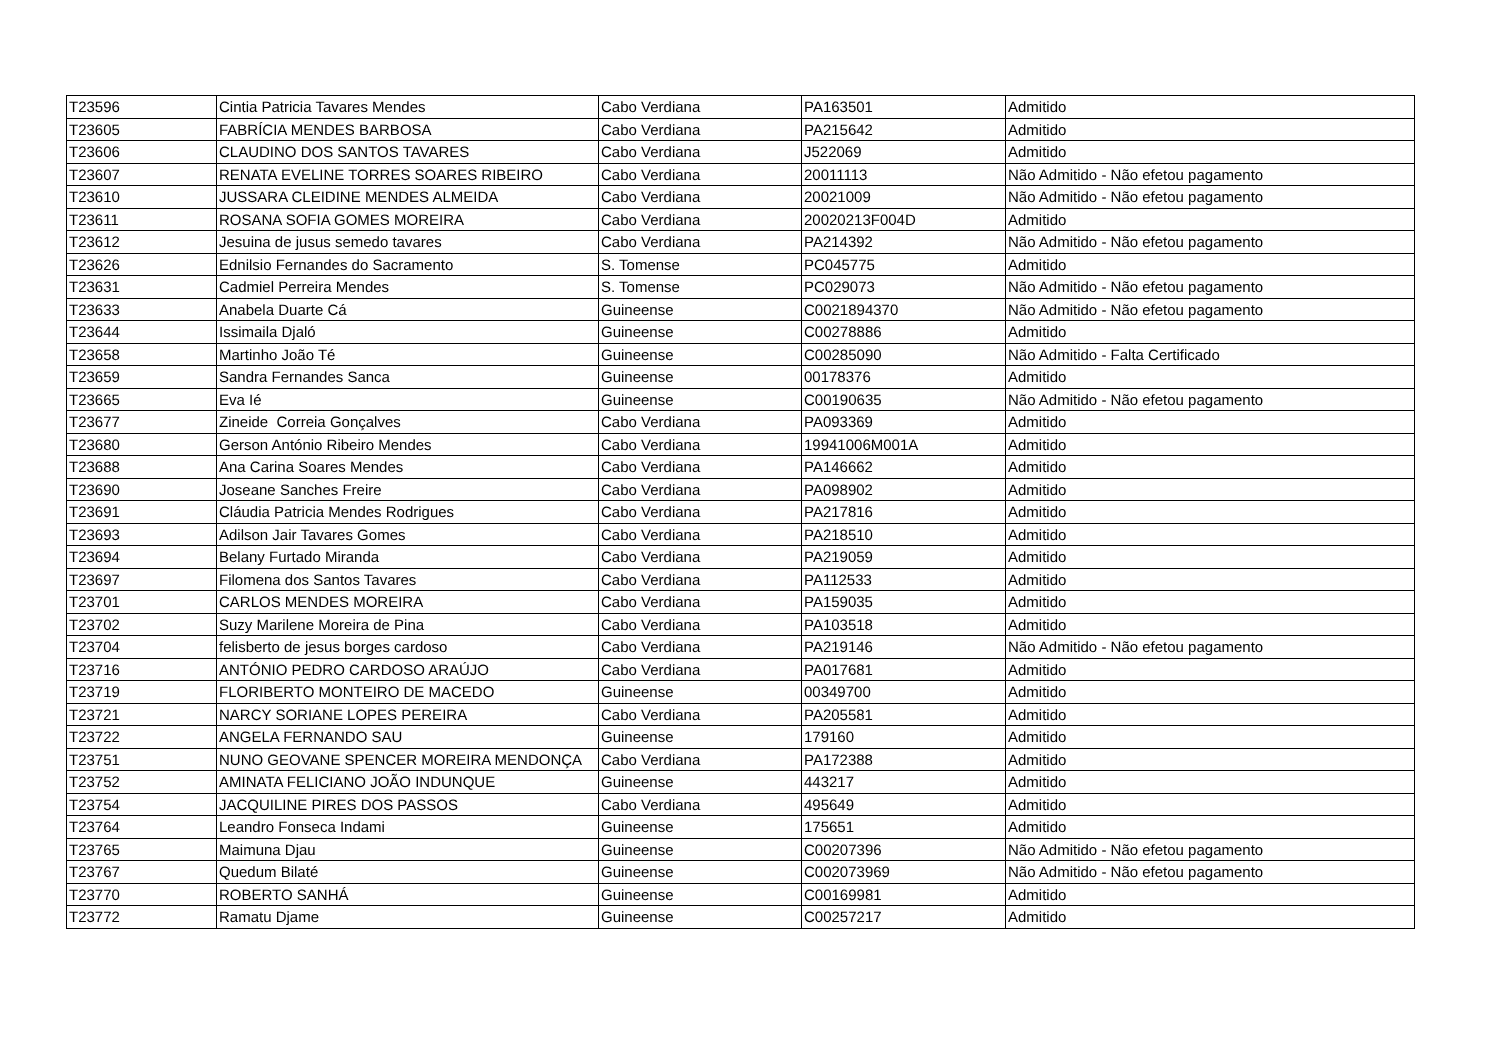| T23596 | Cintia Patricia Tavares Mendes | Cabo Verdiana | PA163501 | Admitido |
| T23605 | FABRÍCIA MENDES BARBOSA | Cabo Verdiana | PA215642 | Admitido |
| T23606 | CLAUDINO DOS SANTOS TAVARES | Cabo Verdiana | J522069 | Admitido |
| T23607 | RENATA EVELINE TORRES SOARES RIBEIRO | Cabo Verdiana | 20011113 | Não Admitido - Não efetou pagamento |
| T23610 | JUSSARA CLEIDINE MENDES ALMEIDA | Cabo Verdiana | 20021009 | Não Admitido - Não efetou pagamento |
| T23611 | ROSANA SOFIA GOMES MOREIRA | Cabo Verdiana | 20020213F004D | Admitido |
| T23612 | Jesuina de jusus semedo tavares | Cabo Verdiana | PA214392 | Não Admitido - Não efetou pagamento |
| T23626 | Ednilsio Fernandes do Sacramento | S. Tomense | PC045775 | Admitido |
| T23631 | Cadmiel Perreira Mendes | S. Tomense | PC029073 | Não Admitido - Não efetou pagamento |
| T23633 | Anabela Duarte Cá | Guineense | C0021894370 | Não Admitido - Não efetou pagamento |
| T23644 | Issimaila Djaló | Guineense | C00278886 | Admitido |
| T23658 | Martinho João Té | Guineense | C00285090 | Não Admitido - Falta Certificado |
| T23659 | Sandra Fernandes Sanca | Guineense | 00178376 | Admitido |
| T23665 | Eva Ié | Guineense | C00190635 | Não Admitido - Não efetou pagamento |
| T23677 | Zineide Correia Gonçalves | Cabo Verdiana | PA093369 | Admitido |
| T23680 | Gerson António Ribeiro Mendes | Cabo Verdiana | 19941006M001A | Admitido |
| T23688 | Ana Carina Soares Mendes | Cabo Verdiana | PA146662 | Admitido |
| T23690 | Joseane Sanches Freire | Cabo Verdiana | PA098902 | Admitido |
| T23691 | Cláudia Patricia Mendes Rodrigues | Cabo Verdiana | PA217816 | Admitido |
| T23693 | Adilson Jair Tavares Gomes | Cabo Verdiana | PA218510 | Admitido |
| T23694 | Belany Furtado Miranda | Cabo Verdiana | PA219059 | Admitido |
| T23697 | Filomena dos Santos Tavares | Cabo Verdiana | PA112533 | Admitido |
| T23701 | CARLOS MENDES MOREIRA | Cabo Verdiana | PA159035 | Admitido |
| T23702 | Suzy Marilene Moreira de Pina | Cabo Verdiana | PA103518 | Admitido |
| T23704 | felisberto de jesus borges cardoso | Cabo Verdiana | PA219146 | Não Admitido - Não efetou pagamento |
| T23716 | ANTÓNIO PEDRO CARDOSO ARAÚJO | Cabo Verdiana | PA017681 | Admitido |
| T23719 | FLORIBERTO MONTEIRO DE MACEDO | Guineense | 00349700 | Admitido |
| T23721 | NARCY SORIANE LOPES PEREIRA | Cabo Verdiana | PA205581 | Admitido |
| T23722 | ANGELA FERNANDO SAU | Guineense | 179160 | Admitido |
| T23751 | NUNO GEOVANE SPENCER MOREIRA MENDONÇA | Cabo Verdiana | PA172388 | Admitido |
| T23752 | AMINATA FELICIANO JOÃO INDUNQUE | Guineense | 443217 | Admitido |
| T23754 | JACQUILINE PIRES DOS PASSOS | Cabo Verdiana | 495649 | Admitido |
| T23764 | Leandro Fonseca Indami | Guineense | 175651 | Admitido |
| T23765 | Maimuna Djau | Guineense | C00207396 | Não Admitido - Não efetou pagamento |
| T23767 | Quedum Bilaté | Guineense | C002073969 | Não Admitido - Não efetou pagamento |
| T23770 | ROBERTO SANHÁ | Guineense | C00169981 | Admitido |
| T23772 | Ramatu Djame | Guineense | C00257217 | Admitido |